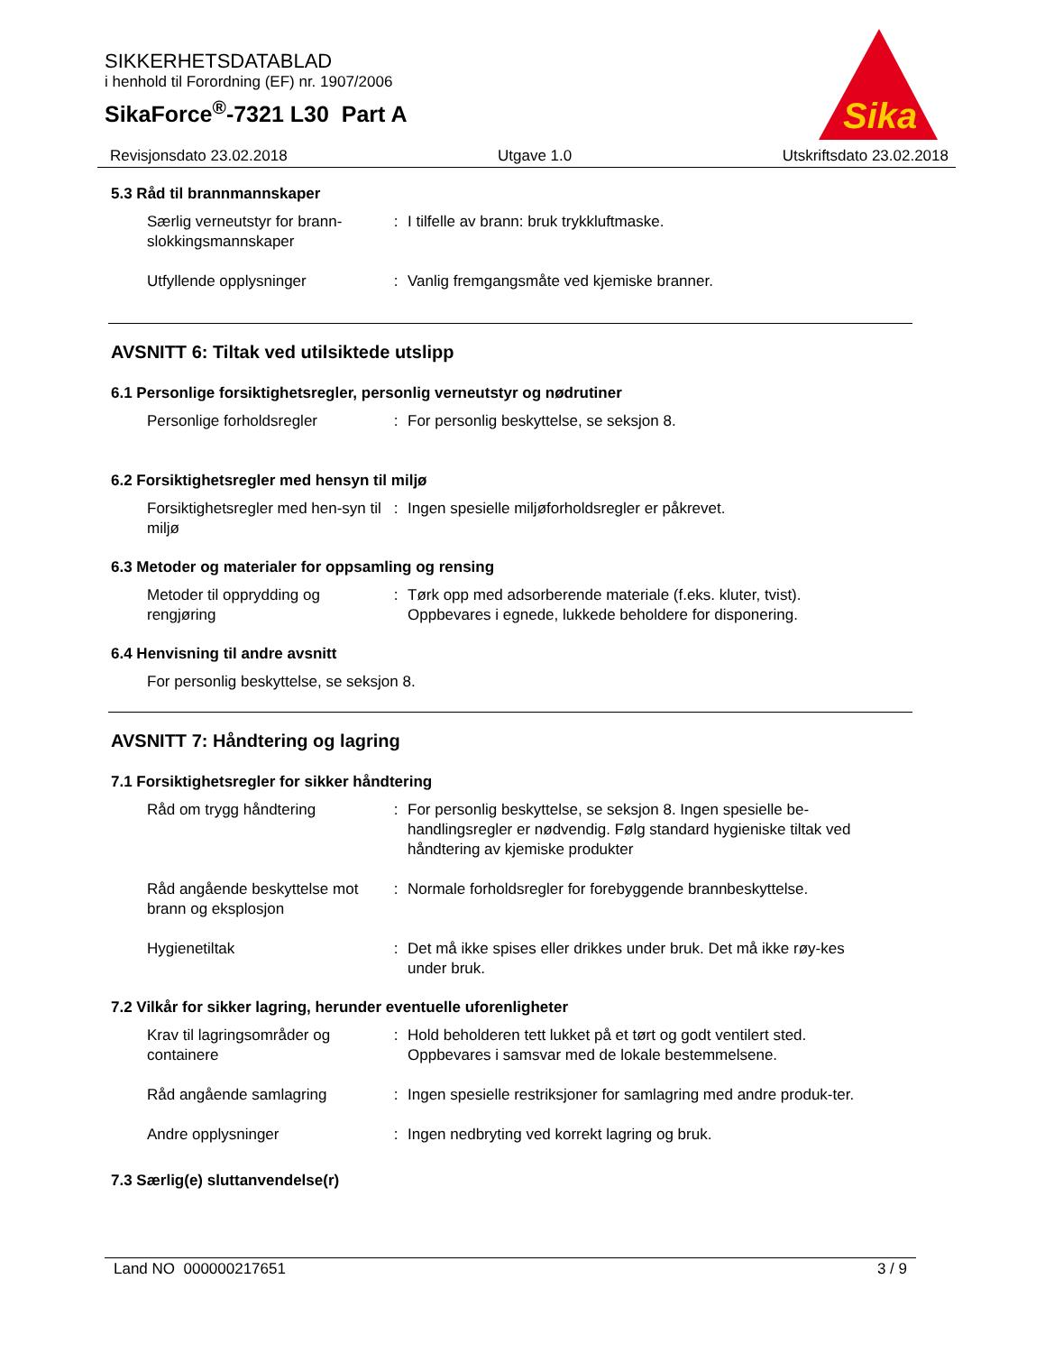SIKKERHETSDATABLAD
i henhold til Forordning (EF) nr. 1907/2006
SikaForce<sup>®</sup>-7321 L30 Part A
Sika
Revisjonsdato 23.02.2018 Utgave 1.0 Utskriftsdato 23.02.2018
5.3 Råd til brannmannskaper
Særlig verneutstyr for brann-slokkingsmannskaper
: I tilfelle av brann: bruk trykkluftmaske.
Utfyllende opplysninger : Vanlig fremgangsmåte ved kjemiske branner.
AVSNITT 6: Tiltak ved utilsiktede utslipp
6.1 Personlige forsiktighetsregler, personlig verneutstyr og nødrutiner
Personlige forholdsregler : For personlig beskyttelse, se seksjon 8.
6.2 Forsiktighetsregler med hensyn til miljø
Forsiktighetsregler med hen-syn til miljø
: Ingen spesielle miljøforholdsregler er påkrevet.
6.3 Metoder og materialer for oppsamling og rensing
Metoder til opprydding og rengjøring
: Tørk opp med adsorberende materiale (f.eks. kluter, tvist). Oppbevares i egnede, lukkede beholdere for disponering.
6.4 Henvisning til andre avsnitt
For personlig beskyttelse, se seksjon 8.
AVSNITT 7: Håndtering og lagring
7.1 Forsiktighetsregler for sikker håndtering
Råd om trygg håndtering : For personlig beskyttelse, se seksjon 8. Ingen spesielle be-handlingsregler er nødvendig. Følg standard hygieniske tiltak ved håndtering av kjemiske produkter
Råd angående beskyttelse mot brann og eksplosjon
: Normale forholdsregler for forebyggende brannbeskyttelse.
Hygienetiltak : Det må ikke spises eller drikkes under bruk. Det må ikke røy-kes under bruk.
7.2 Vilkår for sikker lagring, herunder eventuelle uforenligheter
Krav til lagringsområder og containere
: Hold beholderen tett lukket på et tørt og godt ventilert sted. Oppbevares i samsvar med de lokale bestemmelsene.
Råd angående samlagring : Ingen spesielle restriksjoner for samlagring med andre produk-ter.
Andre opplysninger : Ingen nedbryting ved korrekt lagring og bruk.
7.3 Særlig(e) sluttanvendelse(r)
Land NO 000000217651 3 / 9